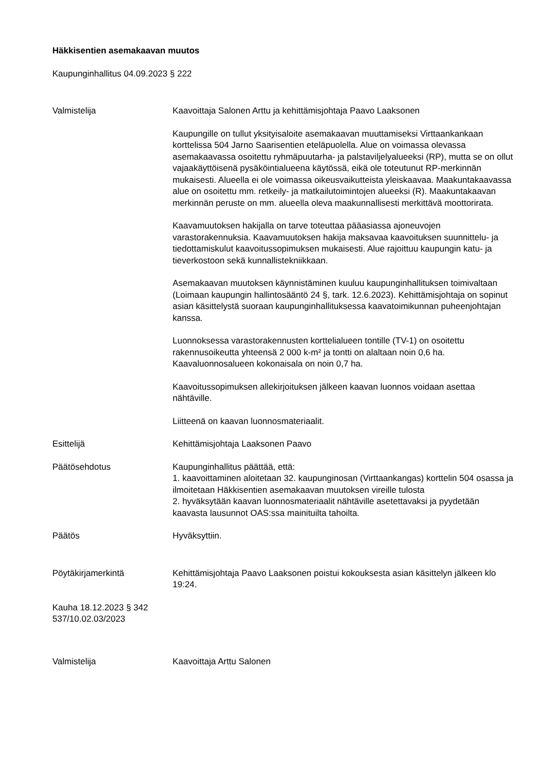Häkkisentien asemakaavan muutos
Kaupunginhallitus 04.09.2023 § 222
Valmistelija Kaavoittaja Salonen Arttu ja kehittämisjohtaja Paavo Laaksonen
Kaupungille on tullut yksityisaloite asemakaavan muuttamiseksi Virttaankankaan korttelissa 504 Jarno Saarisentien eteläpuolella. Alue on voimassa olevassa asemakaavassa osoitettu ryhmäpuutarha- ja palstaviljelyalueeksi (RP), mutta se on ollut vajaakäyttöisenä pysäköintialueena käytössä, eikä ole toteutunut RP-merkinnän mukaisesti. Alueella ei ole voimassa oikeusvaikutteista yleiskaavaa. Maakuntakaavassa alue on osoitettu mm. retkeily- ja matkailutoimintojen alueeksi (R). Maakuntakaavan merkinnän peruste on mm. alueella oleva maakunnallisesti merkittävä moottorirata.
Kaavamuutoksen hakijalla on tarve toteuttaa pääasiassa ajoneuvojen varastorakennuksia. Kaavamuutoksen hakija maksavaa kaavoituksen suunnittelu- ja tiedottamiskulut kaavoitussopimuksen mukaisesti. Alue rajoittuu kaupungin katu- ja tieverkostoon sekä kunnallistekniikkaan.
Asemakaavan muutoksen käynnistäminen kuuluu kaupunginhallituksen toimivaltaan (Loimaan kaupungin hallintosääntö 24 §, tark. 12.6.2023). Kehittämisjohtaja on sopinut asian käsittelystä suoraan kaupunginhallituksessa kaavatoimikunnan puheenjohtajan kanssa.
Luonnoksessa varastorakennusten korttelialueen tontille (TV-1) on osoitettu rakennusoikeutta yhteensä 2 000 k-m² ja tontti on alaltaan noin 0,6 ha. Kaavaluonnosalueen kokonaisala on noin 0,7 ha.
Kaavoitussopimuksen allekirjoituksen jälkeen kaavan luonnos voidaan asettaa nähtäville.
Liitteenä on kaavan luonnosmateriaalit.
Esittelijä Kehittämisjohtaja Laaksonen Paavo
Päätösehdotus Kaupunginhallitus päättää, että:
1. kaavoittaminen aloitetaan 32. kaupunginosan (Virttaankangas) korttelin 504 osassa ja ilmoitetaan Häkkisentien asemakaavan muutoksen vireille tulosta
2. hyväksytään kaavan luonnosmateriaalit nähtäville asetettavaksi ja pyydetään kaavasta lausunnot OAS:ssa mainituilta tahoilta.
Päätös Hyväksyttiin.
Pöytäkirjamerkintä Kehittämisjohtaja Paavo Laaksonen poistui kokouksesta asian käsittelyn jälkeen klo 19:24.
Kauha 18.12.2023 § 342
537/10.02.03/2023
Valmistelija Kaavoittaja Arttu Salonen